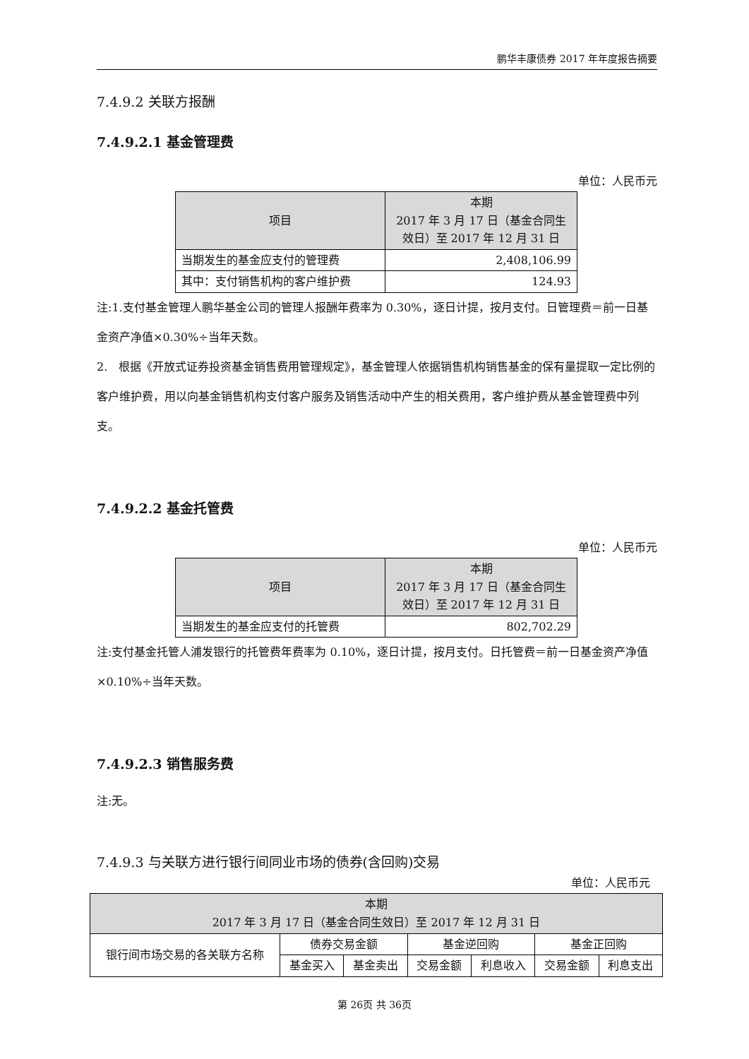鹏华丰康债券 2017 年年度报告摘要
7.4.9.2 关联方报酬
7.4.9.2.1 基金管理费
单位：人民币元
| 项目 | 本期 2017 年 3 月 17 日（基金合同生效日）至 2017 年 12 月 31 日 |
| --- | --- |
| 当期发生的基金应支付的管理费 | 2,408,106.99 |
| 其中：支付销售机构的客户维护费 | 124.93 |
注:1.支付基金管理人鹏华基金公司的管理人报酬年费率为 0.30%，逐日计提，按月支付。日管理费＝前一日基金资产净值×0.30%÷当年天数。
2.　根据《开放式证券投资基金销售费用管理规定》，基金管理人依据销售机构销售基金的保有量提取一定比例的客户维护费，用以向基金销售机构支付客户服务及销售活动中产生的相关费用，客户维护费从基金管理费中列支。
7.4.9.2.2 基金托管费
单位：人民币元
| 项目 | 本期 2017 年 3 月 17 日（基金合同生效日）至 2017 年 12 月 31 日 |
| --- | --- |
| 当期发生的基金应支付的托管费 | 802,702.29 |
注:支付基金托管人浦发银行的托管费年费率为 0.10%，逐日计提，按月支付。日托管费＝前一日基金资产净值×0.10%÷当年天数。
7.4.9.2.3 销售服务费
注:无。
7.4.9.3 与关联方进行银行间同业市场的债券(含回购)交易
单位：人民币元
| 本期 2017 年 3 月 17 日（基金合同生效日）至 2017 年 12 月 31 日 | | | | | | |
| --- | --- | --- | --- | --- | --- | --- |
| 银行间市场交易的各关联方名称 | 债券交易金额 | | 基金逆回购 | | 基金正回购 | |
| | 基金买入 | 基金卖出 | 交易金额 | 利息收入 | 交易金额 | 利息支出 |
第 26页 共 36页